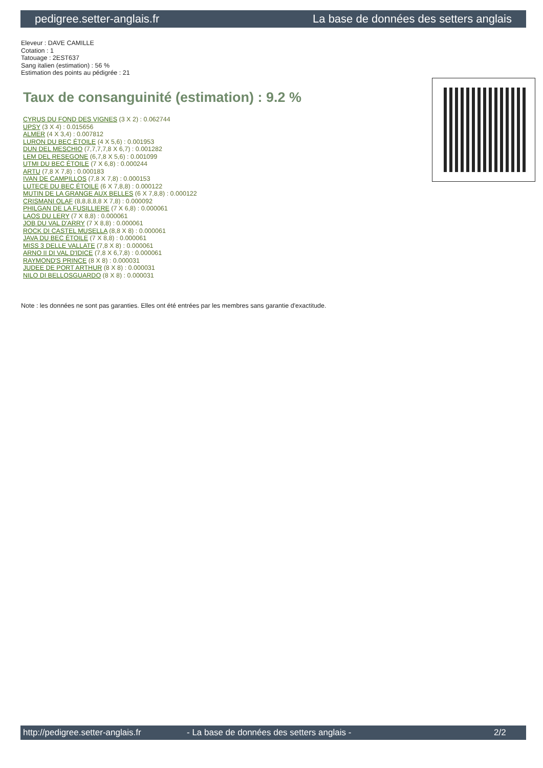pedigree.setter-anglais.fr La base de données des setters anglais
Eleveur : DAVE CAMILLE
Cotation : 1
Tatouage : 2EST637
Sang italien (estimation) : 56 %
Estimation des points au pédigrée : 21
Taux de consanguinité (estimation) : 9.2 %
CYRUS DU FOND DES VIGNES (3 X 2) : 0.062744
UPSY (3 X 4) : 0.015656
ALMER (4 X 3,4) : 0.007812
LURON DU BEC ÉTOILE (4 X 5,6) : 0.001953
DUN DEL MESCHIO (7,7,7,7,8 X 6,7) : 0.001282
LEM DEL RESEGONE (6,7,8 X 5,6) : 0.001099
UTMI DU BEC ÉTOILE (7 X 6,8) : 0.000244
ARTU (7,8 X 7,8) : 0.000183
IVAN DE CAMPILLOS (7,8 X 7,8) : 0.000153
LUTECE DU BEC ÉTOILE (6 X 7,8,8) : 0.000122
MUTIN DE LA GRANGE AUX BELLES (6 X 7,8,8) : 0.000122
CRISMANI OLAF (8,8,8,8,8 X 7,8) : 0.000092
PHILGAN DE LA FUSILLIERE (7 X 6,8) : 0.000061
LAOS DU LERY (7 X 8,8) : 0.000061
JOB DU VAL D'ARRY (7 X 8,8) : 0.000061
ROCK DI CASTEL MUSELLA (8,8 X 8) : 0.000061
JAVA DU BEC ÉTOILE (7 X 8,8) : 0.000061
MISS 3 DELLE VALLATE (7,8 X 8) : 0.000061
ARNO II DI VAL D'IDICE (7,8 X 6,7,8) : 0.000061
RAYMOND'S PRINCE (8 X 8) : 0.000031
JUDEE DE PORT ARTHUR (8 X 8) : 0.000031
NILO DI BELLOSGUARDO (8 X 8) : 0.000031
Note : les données ne sont pas garanties. Elles ont été entrées par les membres sans garantie d'exactitude.
http://pedigree.setter-anglais.fr - La base de données des setters anglais - 2/2